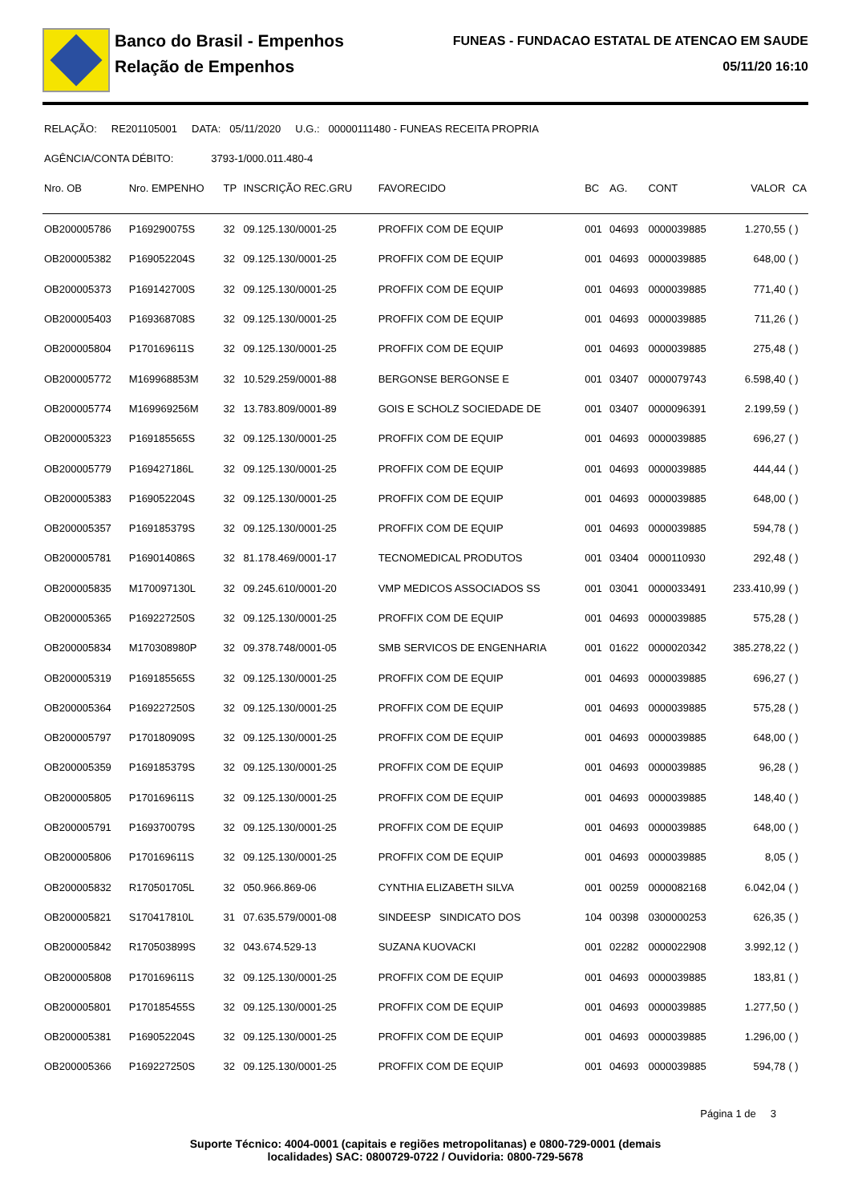Banco do Brasil - Empenhos
Relação de Empenhos
FUNEAS - FUNDACAO ESTATAL DE ATENCAO EM SAUDE
05/11/20 16:10
RELAÇÃO: RE201105001 DATA: 05/11/2020 U.G.: 00000111480 - FUNEAS RECEITA PROPRIA
AGÊNCIA/CONTA DÉBITO: 3793-1/000.011.480-4
| Nro. OB | Nro. EMPENHO | TP | INSCRIÇÃO REC.GRU | FAVORECIDO | BC | AG. | CONT | VALOR | CA |
| --- | --- | --- | --- | --- | --- | --- | --- | --- | --- |
| OB200005786 | P169290075S | 32 | 09.125.130/0001-25 | PROFFIX COM DE EQUIP | 001 | 04693 | 0000039885 | 1.270,55 | ( ) |
| OB200005382 | P169052204S | 32 | 09.125.130/0001-25 | PROFFIX COM DE EQUIP | 001 | 04693 | 0000039885 | 648,00 | ( ) |
| OB200005373 | P169142700S | 32 | 09.125.130/0001-25 | PROFFIX COM DE EQUIP | 001 | 04693 | 0000039885 | 771,40 | ( ) |
| OB200005403 | P169368708S | 32 | 09.125.130/0001-25 | PROFFIX COM DE EQUIP | 001 | 04693 | 0000039885 | 711,26 | ( ) |
| OB200005804 | P170169611S | 32 | 09.125.130/0001-25 | PROFFIX COM DE EQUIP | 001 | 04693 | 0000039885 | 275,48 | ( ) |
| OB200005772 | M169968853M | 32 | 10.529.259/0001-88 | BERGONSE BERGONSE E | 001 | 03407 | 0000079743 | 6.598,40 | ( ) |
| OB200005774 | M169969256M | 32 | 13.783.809/0001-89 | GOIS E SCHOLZ SOCIEDADE DE | 001 | 03407 | 0000096391 | 2.199,59 | ( ) |
| OB200005323 | P169185565S | 32 | 09.125.130/0001-25 | PROFFIX COM DE EQUIP | 001 | 04693 | 0000039885 | 696,27 | ( ) |
| OB200005779 | P169427186L | 32 | 09.125.130/0001-25 | PROFFIX COM DE EQUIP | 001 | 04693 | 0000039885 | 444,44 | ( ) |
| OB200005383 | P169052204S | 32 | 09.125.130/0001-25 | PROFFIX COM DE EQUIP | 001 | 04693 | 0000039885 | 648,00 | ( ) |
| OB200005357 | P169185379S | 32 | 09.125.130/0001-25 | PROFFIX COM DE EQUIP | 001 | 04693 | 0000039885 | 594,78 | ( ) |
| OB200005781 | P169014086S | 32 | 81.178.469/0001-17 | TECNOMEDICAL PRODUTOS | 001 | 03404 | 0000110930 | 292,48 | ( ) |
| OB200005835 | M170097130L | 32 | 09.245.610/0001-20 | VMP MEDICOS ASSOCIADOS SS | 001 | 03041 | 0000033491 | 233.410,99 | ( ) |
| OB200005365 | P169227250S | 32 | 09.125.130/0001-25 | PROFFIX COM DE EQUIP | 001 | 04693 | 0000039885 | 575,28 | ( ) |
| OB200005834 | M170308980P | 32 | 09.378.748/0001-05 | SMB SERVICOS DE ENGENHARIA | 001 | 01622 | 0000020342 | 385.278,22 | ( ) |
| OB200005319 | P169185565S | 32 | 09.125.130/0001-25 | PROFFIX COM DE EQUIP | 001 | 04693 | 0000039885 | 696,27 | ( ) |
| OB200005364 | P169227250S | 32 | 09.125.130/0001-25 | PROFFIX COM DE EQUIP | 001 | 04693 | 0000039885 | 575,28 | ( ) |
| OB200005797 | P170180909S | 32 | 09.125.130/0001-25 | PROFFIX COM DE EQUIP | 001 | 04693 | 0000039885 | 648,00 | ( ) |
| OB200005359 | P169185379S | 32 | 09.125.130/0001-25 | PROFFIX COM DE EQUIP | 001 | 04693 | 0000039885 | 96,28 | ( ) |
| OB200005805 | P170169611S | 32 | 09.125.130/0001-25 | PROFFIX COM DE EQUIP | 001 | 04693 | 0000039885 | 148,40 | ( ) |
| OB200005791 | P169370079S | 32 | 09.125.130/0001-25 | PROFFIX COM DE EQUIP | 001 | 04693 | 0000039885 | 648,00 | ( ) |
| OB200005806 | P170169611S | 32 | 09.125.130/0001-25 | PROFFIX COM DE EQUIP | 001 | 04693 | 0000039885 | 8,05 | ( ) |
| OB200005832 | R170501705L | 32 | 050.966.869-06 | CYNTHIA ELIZABETH SILVA | 001 | 00259 | 0000082168 | 6.042,04 | ( ) |
| OB200005821 | S170417810L | 31 | 07.635.579/0001-08 | SINDEESP SINDICATO DOS | 104 | 00398 | 0300000253 | 626,35 | ( ) |
| OB200005842 | R170503899S | 32 | 043.674.529-13 | SUZANA KUOVACKI | 001 | 02282 | 0000022908 | 3.992,12 | ( ) |
| OB200005808 | P170169611S | 32 | 09.125.130/0001-25 | PROFFIX COM DE EQUIP | 001 | 04693 | 0000039885 | 183,81 | ( ) |
| OB200005801 | P170185455S | 32 | 09.125.130/0001-25 | PROFFIX COM DE EQUIP | 001 | 04693 | 0000039885 | 1.277,50 | ( ) |
| OB200005381 | P169052204S | 32 | 09.125.130/0001-25 | PROFFIX COM DE EQUIP | 001 | 04693 | 0000039885 | 1.296,00 | ( ) |
| OB200005366 | P169227250S | 32 | 09.125.130/0001-25 | PROFFIX COM DE EQUIP | 001 | 04693 | 0000039885 | 594,78 | ( ) |
Página 1 de 3
Suporte Técnico: 4004-0001 (capitais e regiões metropolitanas) e 0800-729-0001 (demais
localidades) SAC: 0800729-0722 / Ouvidoria: 0800-729-5678